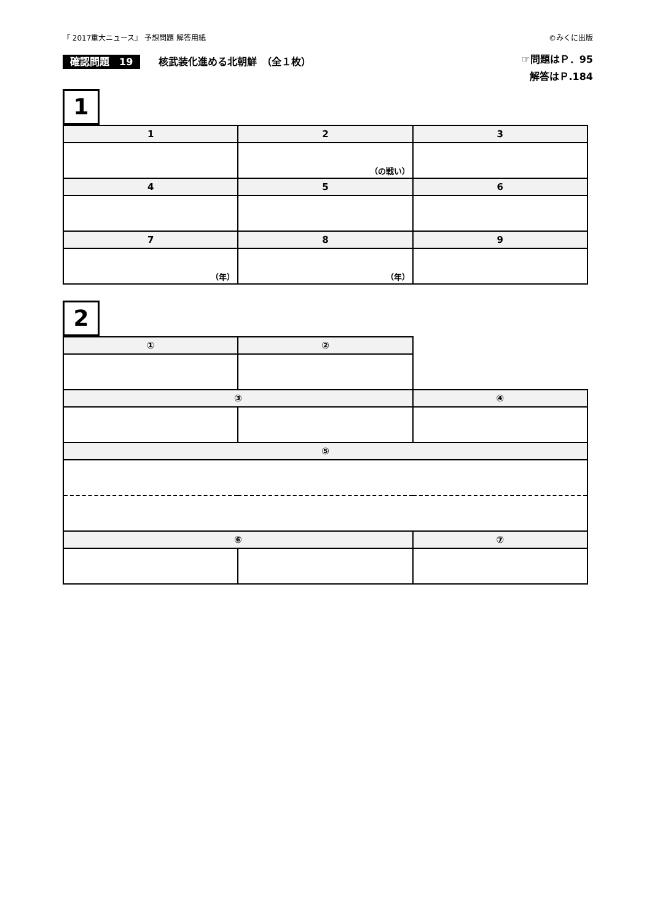『 2017重大ニュース』 予想問題 解答用紙 ©みくに出版
確認問題　19 核武装化進める北朝鮮　（全１枚）
☞問題はＰ．95
解答はＰ.184
1
| 1 | 2 | 3 |
| | （の戦い） | |
| 4 | 5 | 6 |
| 7 | 8 | 9 |
| （年） | （年） | |
2
| ① | ② | |
| ③ | | ④ |
| ⑤ | | |
| ⑥ | | ⑦ |